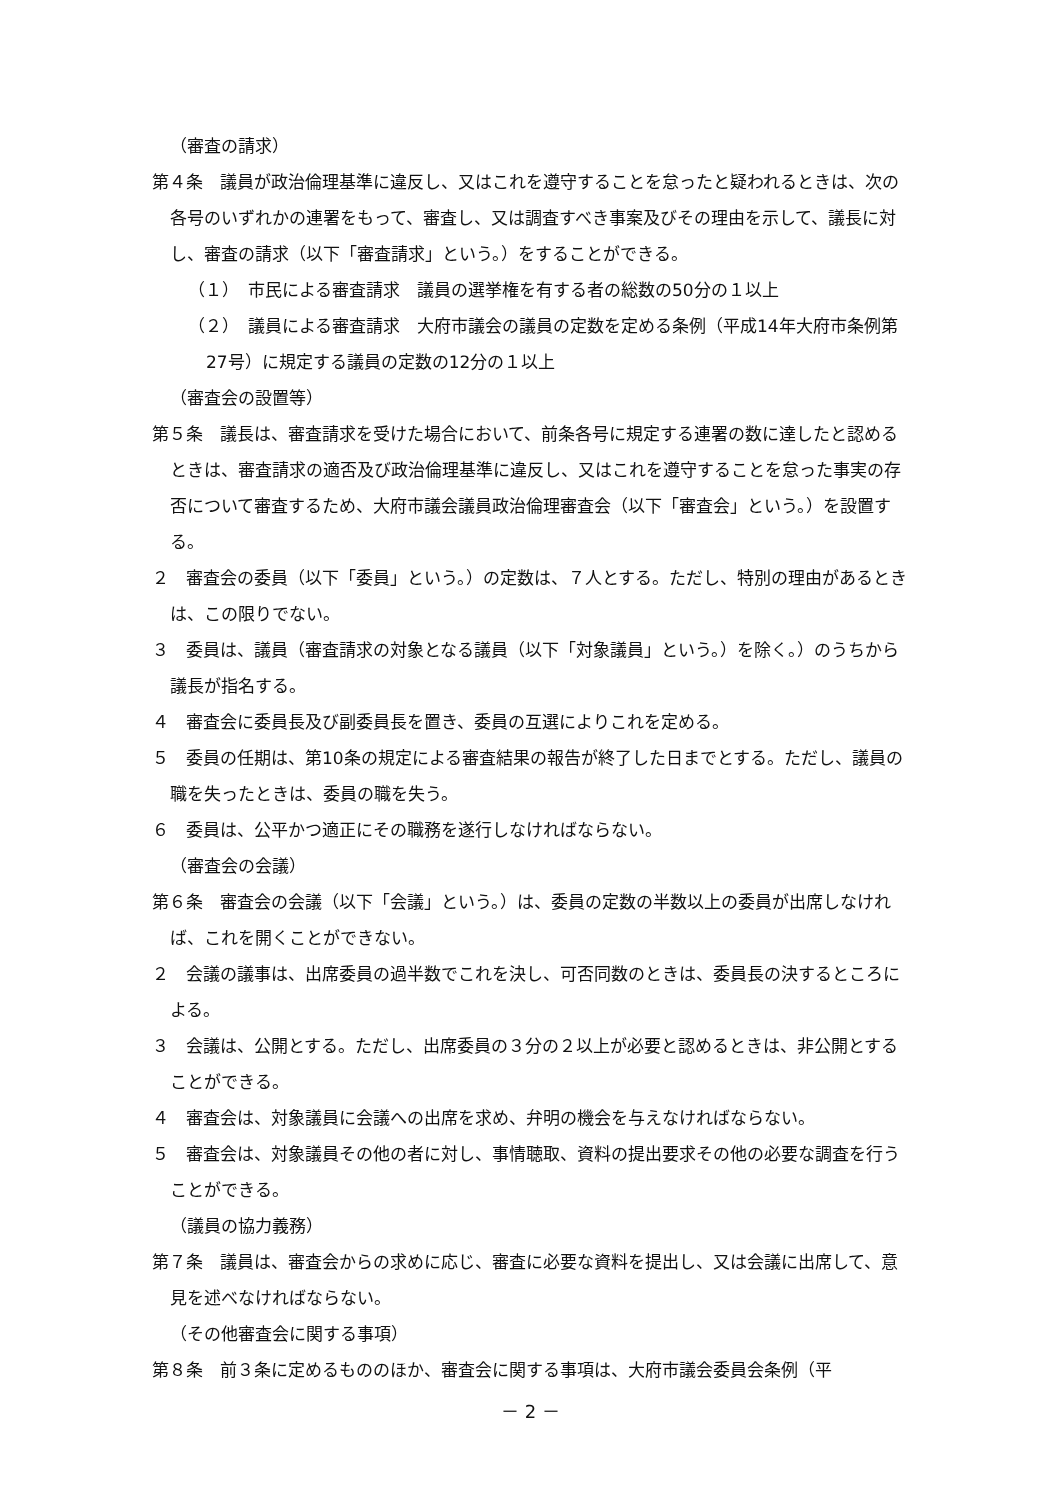（審査の請求）
第４条　議員が政治倫理基準に違反し、又はこれを遵守することを怠ったと疑われるときは、次の各号のいずれかの連署をもって、審査し、又は調査すべき事案及びその理由を示して、議長に対し、審査の請求（以下「審査請求」という。）をすることができる。
（１）　市民による審査請求　議員の選挙権を有する者の総数の50分の１以上
（２）　議員による審査請求　大府市議会の議員の定数を定める条例（平成14年大府市条例第27号）に規定する議員の定数の12分の１以上
（審査会の設置等）
第５条　議長は、審査請求を受けた場合において、前条各号に規定する連署の数に達したと認めるときは、審査請求の適否及び政治倫理基準に違反し、又はこれを遵守することを怠った事実の存否について審査するため、大府市議会議員政治倫理審査会（以下「審査会」という。）を設置する。
２　審査会の委員（以下「委員」という。）の定数は、７人とする。ただし、特別の理由があるときは、この限りでない。
３　委員は、議員（審査請求の対象となる議員（以下「対象議員」という。）を除く。）のうちから議長が指名する。
４　審査会に委員長及び副委員長を置き、委員の互選によりこれを定める。
５　委員の任期は、第10条の規定による審査結果の報告が終了した日までとする。ただし、議員の職を失ったときは、委員の職を失う。
６　委員は、公平かつ適正にその職務を遂行しなければならない。
（審査会の会議）
第６条　審査会の会議（以下「会議」という。）は、委員の定数の半数以上の委員が出席しなければ、これを開くことができない。
２　会議の議事は、出席委員の過半数でこれを決し、可否同数のときは、委員長の決するところによる。
３　会議は、公開とする。ただし、出席委員の３分の２以上が必要と認めるときは、非公開とすることができる。
４　審査会は、対象議員に会議への出席を求め、弁明の機会を与えなければならない。
５　審査会は、対象議員その他の者に対し、事情聴取、資料の提出要求その他の必要な調査を行うことができる。
（議員の協力義務）
第７条　議員は、審査会からの求めに応じ、審査に必要な資料を提出し、又は会議に出席して、意見を述べなければならない。
（その他審査会に関する事項）
第８条　前３条に定めるもののほか、審査会に関する事項は、大府市議会委員会条例（平
－ 2 －